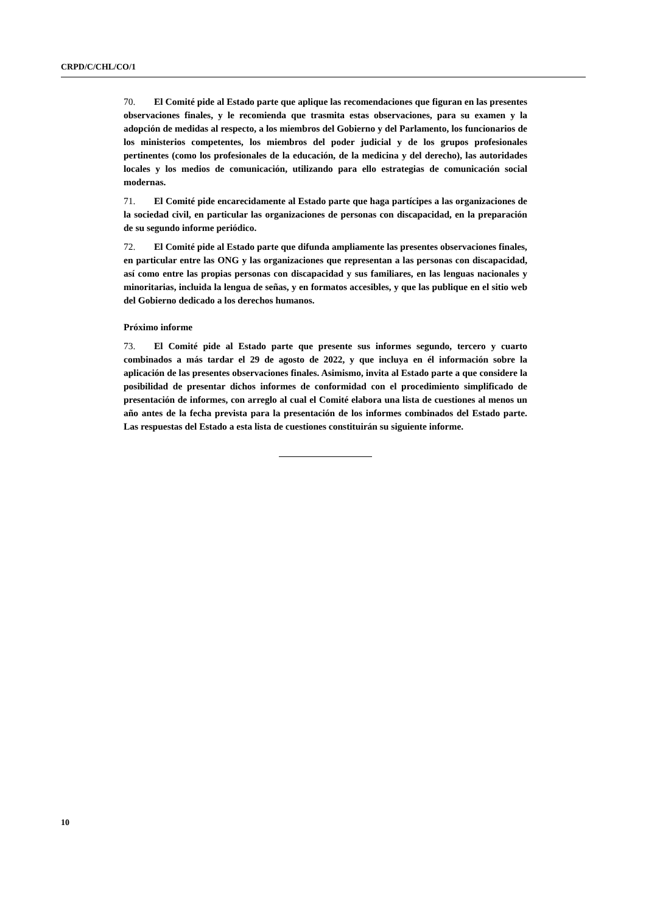CRPD/C/CHL/CO/1
70. El Comité pide al Estado parte que aplique las recomendaciones que figuran en las presentes observaciones finales, y le recomienda que trasmita estas observaciones, para su examen y la adopción de medidas al respecto, a los miembros del Gobierno y del Parlamento, los funcionarios de los ministerios competentes, los miembros del poder judicial y de los grupos profesionales pertinentes (como los profesionales de la educación, de la medicina y del derecho), las autoridades locales y los medios de comunicación, utilizando para ello estrategias de comunicación social modernas.
71. El Comité pide encarecidamente al Estado parte que haga partícipes a las organizaciones de la sociedad civil, en particular las organizaciones de personas con discapacidad, en la preparación de su segundo informe periódico.
72. El Comité pide al Estado parte que difunda ampliamente las presentes observaciones finales, en particular entre las ONG y las organizaciones que representan a las personas con discapacidad, así como entre las propias personas con discapacidad y sus familiares, en las lenguas nacionales y minoritarias, incluida la lengua de señas, y en formatos accesibles, y que las publique en el sitio web del Gobierno dedicado a los derechos humanos.
Próximo informe
73. El Comité pide al Estado parte que presente sus informes segundo, tercero y cuarto combinados a más tardar el 29 de agosto de 2022, y que incluya en él información sobre la aplicación de las presentes observaciones finales. Asimismo, invita al Estado parte a que considere la posibilidad de presentar dichos informes de conformidad con el procedimiento simplificado de presentación de informes, con arreglo al cual el Comité elabora una lista de cuestiones al menos un año antes de la fecha prevista para la presentación de los informes combinados del Estado parte. Las respuestas del Estado a esta lista de cuestiones constituirán su siguiente informe.
10